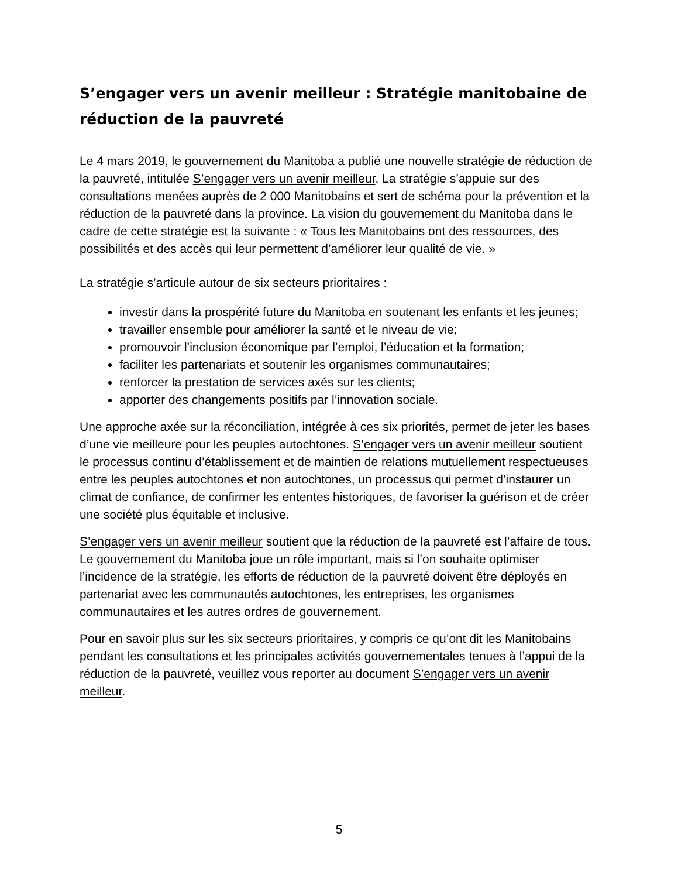S’engager vers un avenir meilleur : Stratégie manitobaine de réduction de la pauvreté
Le 4 mars 2019, le gouvernement du Manitoba a publié une nouvelle stratégie de réduction de la pauvreté, intitulée S’engager vers un avenir meilleur. La stratégie s’appuie sur des consultations menées auprès de 2 000 Manitobains et sert de schéma pour la prévention et la réduction de la pauvreté dans la province. La vision du gouvernement du Manitoba dans le cadre de cette stratégie est la suivante : « Tous les Manitobains ont des ressources, des possibilités et des accès qui leur permettent d’améliorer leur qualité de vie. »
La stratégie s’articule autour de six secteurs prioritaires :
investir dans la prospérité future du Manitoba en soutenant les enfants et les jeunes;
travailler ensemble pour améliorer la santé et le niveau de vie;
promouvoir l’inclusion économique par l’emploi, l’éducation et la formation;
faciliter les partenariats et soutenir les organismes communautaires;
renforcer la prestation de services axés sur les clients;
apporter des changements positifs par l’innovation sociale.
Une approche axée sur la réconciliation, intégrée à ces six priorités, permet de jeter les bases d’une vie meilleure pour les peuples autochtones. S’engager vers un avenir meilleur soutient le processus continu d’établissement et de maintien de relations mutuellement respectueuses entre les peuples autochtones et non autochtones, un processus qui permet d’instaurer un climat de confiance, de confirmer les ententes historiques, de favoriser la guérison et de créer une société plus équitable et inclusive.
S’engager vers un avenir meilleur soutient que la réduction de la pauvreté est l’affaire de tous. Le gouvernement du Manitoba joue un rôle important, mais si l’on souhaite optimiser l’incidence de la stratégie, les efforts de réduction de la pauvreté doivent être déployés en partenariat avec les communautés autochtones, les entreprises, les organismes communautaires et les autres ordres de gouvernement.
Pour en savoir plus sur les six secteurs prioritaires, y compris ce qu’ont dit les Manitobains pendant les consultations et les principales activités gouvernementales tenues à l’appui de la réduction de la pauvreté, veuillez vous reporter au document S’engager vers un avenir meilleur.
5